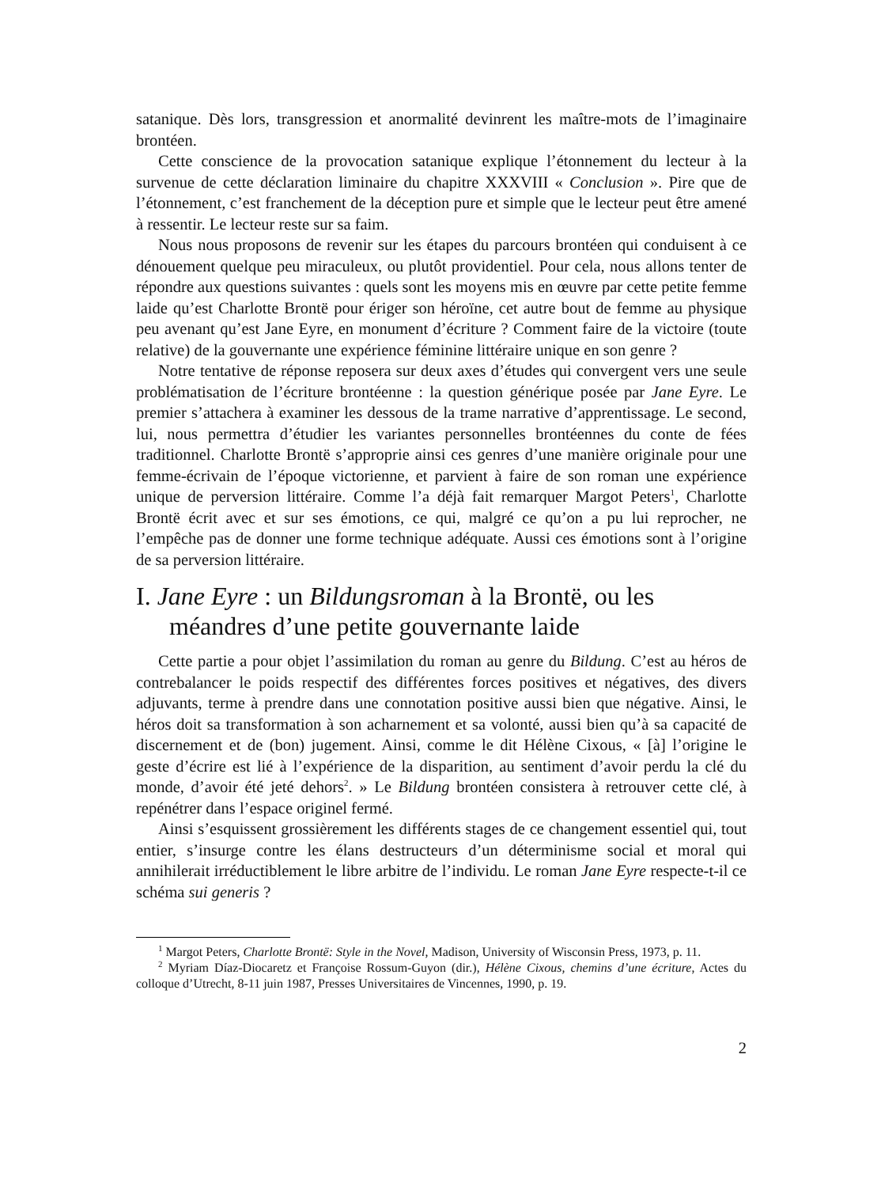satanique. Dès lors, transgression et anormalité devinrent les maître-mots de l’imaginaire brontéen.
Cette conscience de la provocation satanique explique l’étonnement du lecteur à la survenue de cette déclaration liminaire du chapitre XXXVIII « Conclusion ». Pire que de l’étonnement, c’est franchement de la déception pure et simple que le lecteur peut être amené à ressentir. Le lecteur reste sur sa faim.
Nous nous proposons de revenir sur les étapes du parcours brontéen qui conduisent à ce dénouement quelque peu miraculeux, ou plutôt providentiel. Pour cela, nous allons tenter de répondre aux questions suivantes : quels sont les moyens mis en œuvre par cette petite femme laide qu’est Charlotte Brontë pour ériger son héroïne, cet autre bout de femme au physique peu avenant qu’est Jane Eyre, en monument d’écriture ? Comment faire de la victoire (toute relative) de la gouvernante une expérience féminine littéraire unique en son genre ?
Notre tentative de réponse reposera sur deux axes d’études qui convergent vers une seule problématisation de l’écriture brontéenne : la question générique posée par Jane Eyre. Le premier s’attachera à examiner les dessous de la trame narrative d’apprentissage. Le second, lui, nous permettra d’étudier les variantes personnelles brontéennes du conte de fées traditionnel. Charlotte Brontë s’approprie ainsi ces genres d’une manière originale pour une femme-écrivain de l’époque victorienne, et parvient à faire de son roman une expérience unique de perversion littéraire. Comme l’a déjà fait remarquer Margot Peters<sup>1</sup>, Charlotte Brontë écrit avec et sur ses émotions, ce qui, malgré ce qu’on a pu lui reprocher, ne l’empêche pas de donner une forme technique adéquate. Aussi ces émotions sont à l’origine de sa perversion littéraire.
I. Jane Eyre : un Bildungsroman à la Brontë, ou les méandres d’une petite gouvernante laide
Cette partie a pour objet l’assimilation du roman au genre du Bildung. C’est au héros de contrebalancer le poids respectif des différentes forces positives et négatives, des divers adjuvants, terme à prendre dans une connotation positive aussi bien que négative. Ainsi, le héros doit sa transformation à son acharnement et sa volonté, aussi bien qu’à sa capacité de discernement et de (bon) jugement. Ainsi, comme le dit Hélène Cixous, « [à] l’origine le geste d’écrire est lié à l’expérience de la disparition, au sentiment d’avoir perdu la clé du monde, d’avoir été jeté dehors<sup>2</sup>. » Le Bildung brontéen consistera à retrouver cette clé, à repénétrer dans l’espace originel fermé.
Ainsi s’esquissent grossièrement les différents stages de ce changement essentiel qui, tout entier, s’insurge contre les élans destructeurs d’un déterminisme social et moral qui annihilerait irréductiblement le libre arbitre de l’individu. Le roman Jane Eyre respecte-t-il ce schéma sui generis ?
<sup>1</sup> Margot Peters, Charlotte Brontë: Style in the Novel, Madison, University of Wisconsin Press, 1973, p. 11.
<sup>2</sup> Myriam Díaz-Diocaretz et Françoise Rossum-Guyon (dir.), Hélène Cixous, chemins d’une écriture, Actes du colloque d’Utrecht, 8-11 juin 1987, Presses Universitaires de Vincennes, 1990, p. 19.
2